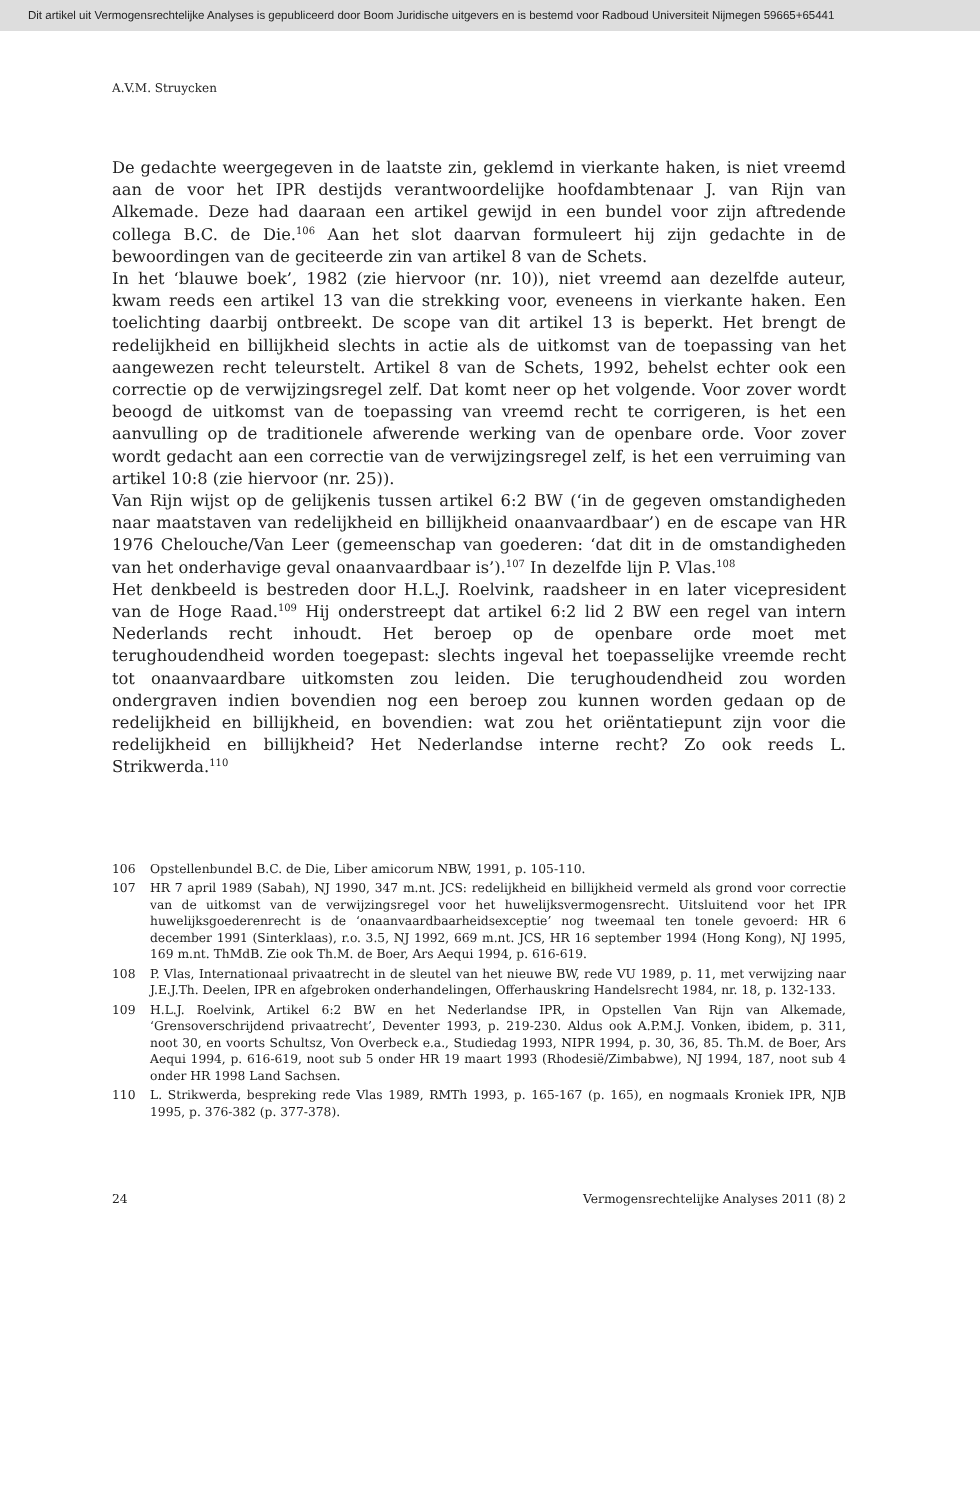Dit artikel uit Vermogensrechtelijke Analyses is gepubliceerd door Boom Juridische uitgevers en is bestemd voor Radboud Universiteit Nijmegen 59665+65441
A.V.M. Struycken
De gedachte weergegeven in de laatste zin, geklemd in vierkante haken, is niet vreemd aan de voor het IPR destijds verantwoordelijke hoofdambtenaar J. van Rijn van Alkemade. Deze had daaraan een artikel gewijd in een bundel voor zijn aftredende collega B.C. de Die.<sup>106</sup> Aan het slot daarvan formuleert hij zijn gedachte in de bewoordingen van de geciteerde zin van artikel 8 van de Schets.
In het ‘blauwe boek’, 1982 (zie hiervoor (nr. 10)), niet vreemd aan dezelfde auteur, kwam reeds een artikel 13 van die strekking voor, eveneens in vierkante haken. Een toelichting daarbij ontbreekt. De scope van dit artikel 13 is beperkt. Het brengt de redelijkheid en billijkheid slechts in actie als de uitkomst van de toepassing van het aangewezen recht teleurstelt. Artikel 8 van de Schets, 1992, behelst echter ook een correctie op de verwijzingsregel zelf. Dat komt neer op het volgende. Voor zover wordt beoogd de uitkomst van de toepassing van vreemd recht te corrigeren, is het een aanvulling op de traditionele afwerende werking van de openbare orde. Voor zover wordt gedacht aan een correctie van de verwijzingsregel zelf, is het een verruiming van artikel 10:8 (zie hiervoor (nr. 25)).
Van Rijn wijst op de gelijkenis tussen artikel 6:2 BW (‘in de gegeven omstandigheden naar maatstaven van redelijkheid en billijkheid onaanvaardbaar’) en de escape van HR 1976 Chelouche/Van Leer (gemeenschap van goederen: ‘dat dit in de omstandigheden van het onderhavige geval onaanvaardbaar is’).<sup>107</sup> In dezelfde lijn P. Vlas.<sup>108</sup>
Het denkbeeld is bestreden door H.L.J. Roelvink, raadsheer in en later vicepresident van de Hoge Raad.<sup>109</sup> Hij onderstreept dat artikel 6:2 lid 2 BW een regel van intern Nederlands recht inhoudt. Het beroep op de openbare orde moet met terughoudendheid worden toegepast: slechts ingeval het toepasselijke vreemde recht tot onaanvaardbare uitkomsten zou leiden. Die terughoudendheid zou worden ondergraven indien bovendien nog een beroep zou kunnen worden gedaan op de redelijkheid en billijkheid, en bovendien: wat zou het oriëntatiepunt zijn voor die redelijkheid en billijkheid? Het Nederlandse interne recht? Zo ook reeds L. Strikwerda.<sup>110</sup>
106 Opstellenbundel B.C. de Die, Liber amicorum NBW, 1991, p. 105-110.
107 HR 7 april 1989 (Sabah), NJ 1990, 347 m.nt. JCS: redelijkheid en billijkheid vermeld als grond voor correctie van de uitkomst van de verwijzingsregel voor het huwelijksvermogensrecht. Uitsluitend voor het IPR huwelijksgoederenrecht is de ‘onaanvaardbaarheidsexceptie’ nog tweemaal ten tonele gevoerd: HR 6 december 1991 (Sinterklaas), r.o. 3.5, NJ 1992, 669 m.nt. JCS, HR 16 september 1994 (Hong Kong), NJ 1995, 169 m.nt. ThMdB. Zie ook Th.M. de Boer, Ars Aequi 1994, p. 616-619.
108 P. Vlas, Internationaal privaatrecht in de sleutel van het nieuwe BW, rede VU 1989, p. 11, met verwijzing naar J.E.J.Th. Deelen, IPR en afgebroken onderhandelingen, Offerhauskring Handelsrecht 1984, nr. 18, p. 132-133.
109 H.L.J. Roelvink, Artikel 6:2 BW en het Nederlandse IPR, in Opstellen Van Rijn van Alkemade, ‘Grensoverschrijdend privaatrecht’, Deventer 1993, p. 219-230. Aldus ook A.P.M.J. Vonken, ibidem, p. 311, noot 30, en voorts Schultsz, Von Overbeck e.a., Studiedag 1993, NIPR 1994, p. 30, 36, 85. Th.M. de Boer, Ars Aequi 1994, p. 616-619, noot sub 5 onder HR 19 maart 1993 (Rhodesië/Zimbabwe), NJ 1994, 187, noot sub 4 onder HR 1998 Land Sachsen.
110 L. Strikwerda, bespreking rede Vlas 1989, RMTh 1993, p. 165-167 (p. 165), en nogmaals Kroniek IPR, NJB 1995, p. 376-382 (p. 377-378).
24 Vermogensrechtelijke Analyses 2011 (8) 2